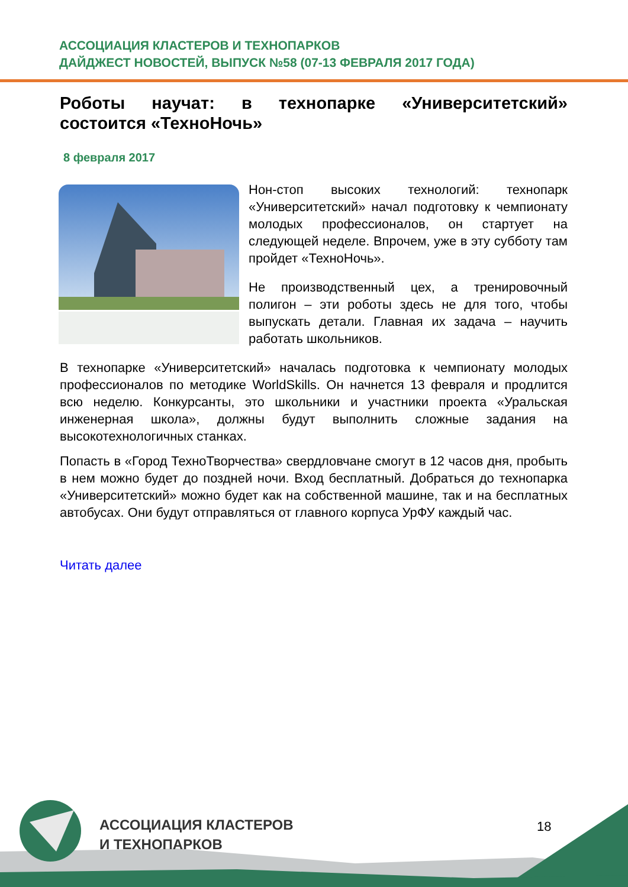АССОЦИАЦИЯ КЛАСТЕРОВ И ТЕХНОПАРКОВ
ДАЙДЖЕСТ НОВОСТЕЙ, ВЫПУСК №58 (07-13 ФЕВРАЛЯ 2017 ГОДА)
Роботы научат: в технопарке «Университетский» состоится «ТехноНочь»
8 февраля 2017
Нон-стоп высоких технологий: технопарк «Университетский» начал подготовку к чемпионату молодых профессионалов, он стартует на следующей неделе. Впрочем, уже в эту субботу там пройдет «ТехноНочь».
Не производственный цех, а тренировочный полигон – эти роботы здесь не для того, чтобы выпускать детали. Главная их задача – научить работать школьников.
В технопарке «Университетский» началась подготовка к чемпионату молодых профессионалов по методике WorldSkills. Он начнется 13 февраля и продлится всю неделю. Конкурсанты, это школьники и участники проекта «Уральская инженерная школа», должны будут выполнить сложные задания на высокотехнологичных станках.
Попасть в «Город ТехноТворчества» свердловчане смогут в 12 часов дня, пробыть в нем можно будет до поздней ночи. Вход бесплатный. Добраться до технопарка «Университетский» можно будет как на собственной машине, так и на бесплатных автобусах. Они будут отправляться от главного корпуса УрФУ каждый час.
Читать далее
АССОЦИАЦИЯ КЛАСТЕРОВ
И ТЕХНОПАРКОВ
18